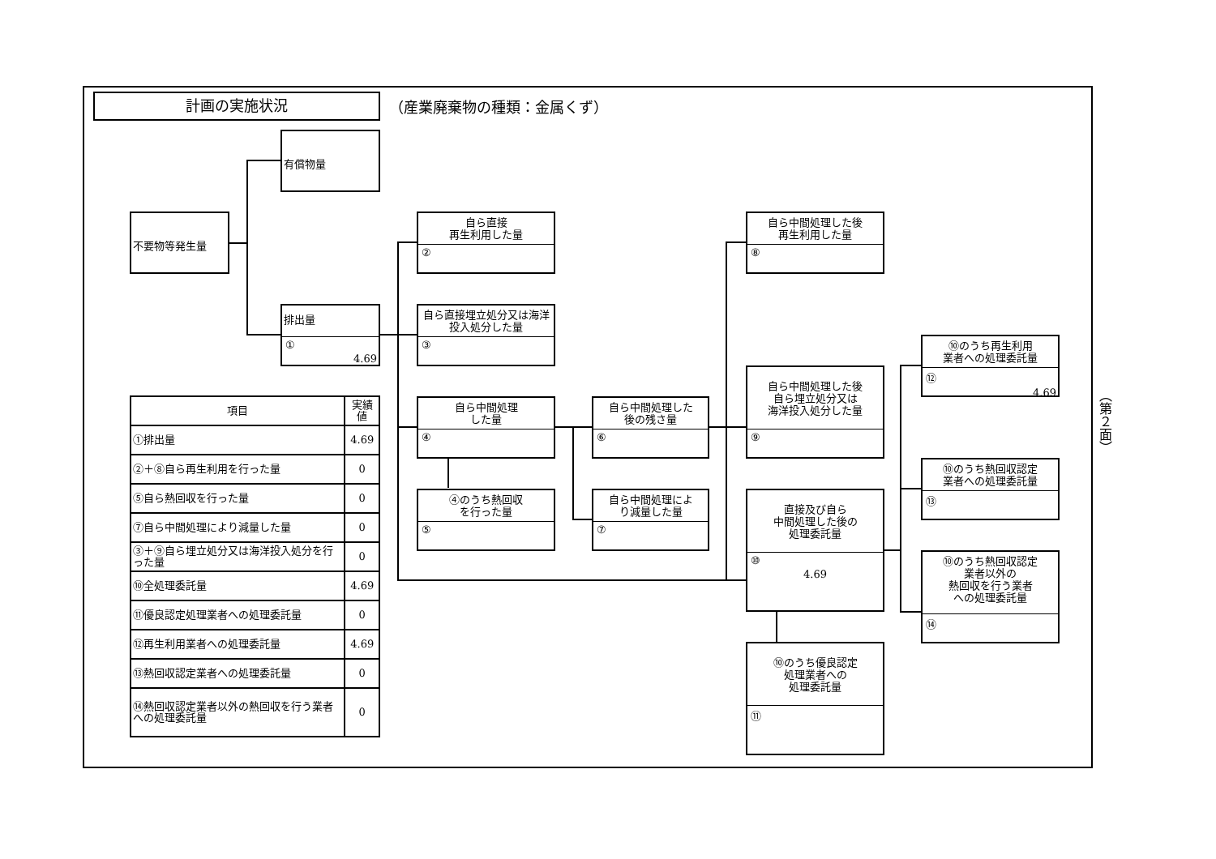計画の実施状況 （産業廃棄物の種類：金属くず）
有償物量
不要物等発生量
排出量
①
4.69
自ら直接
再生利用した量
②
自ら直接埋立処分又は海洋投入処分した量
③
自ら中間処理
した量
④
④のうち熱回収
を行った量
⑤
自ら中間処理した
後の残さ量
⑥
自ら中間処理によ
り減量した量
⑦
自ら中間処理した後
再生利用した量
⑧
自ら中間処理した後
自ら埋立処分又は
海洋投入処分した量
⑨
直接及び自ら
中間処理した後の
処理委託量
⑩
4.69
⑩のうち優良認定
処理業者への
処理委託量
⑪
⑩のうち再生利用
業者への処理委託量
⑫
4.69
⑩のうち熱回収認定
業者への処理委託量
⑬
⑩のうち熱回収認定
業者以外の
熱回収を行う業者
への処理委託量
⑭
| 項目 | 実績値 |
| --- | --- |
| ①排出量 | 4.69 |
| ②＋⑧自ら再生利用を行った量 | 0 |
| ⑤自ら熱回収を行った量 | 0 |
| ⑦自ら中間処理により減量した量 | 0 |
| ③＋⑨自ら埋立処分又は海洋投入処分を行った量 | 0 |
| ⑩全処理委託量 | 4.69 |
| ⑪優良認定処理業者への処理委託量 | 0 |
| ⑫再生利用業者への処理委託量 | 4.69 |
| ⑬熱回収認定業者への処理委託量 | 0 |
| ⑭熱回収認定業者以外の熱回収を行う業者への処理委託量 | 0 |
（第２面）